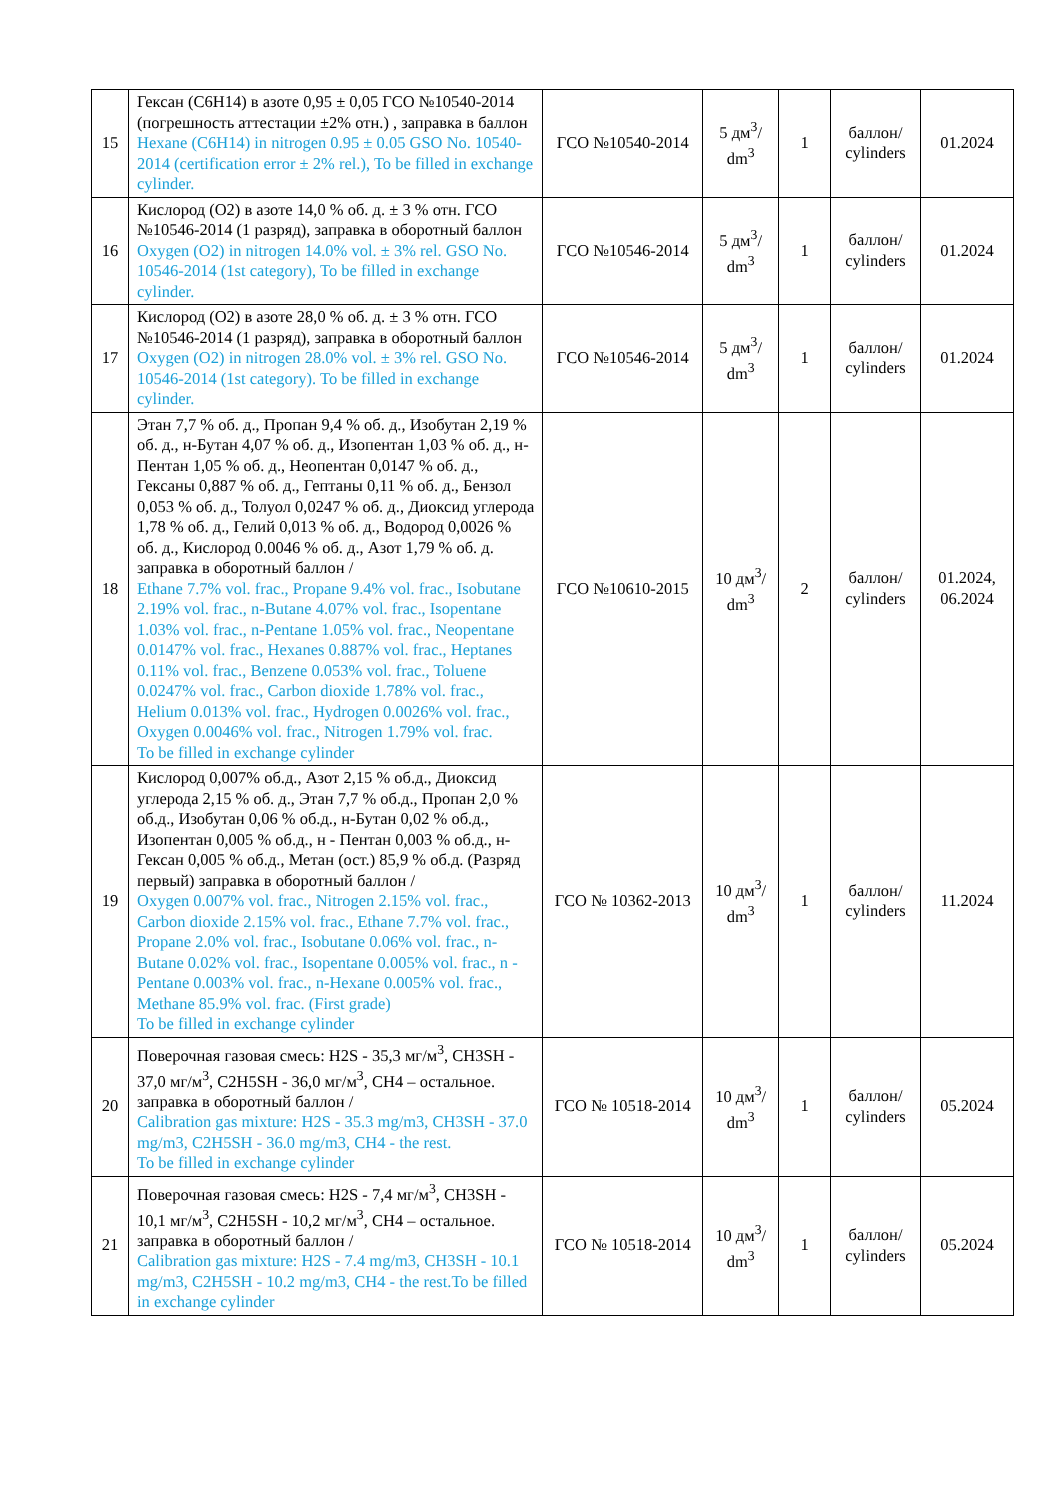| 15 | Гексан (C6H14) в азоте 0,95 ± 0,05 ГСО №10540-2014 (погрешность аттестации ±2% отн.) , заправка в баллон Hexane (C6H14) in nitrogen 0.95 ± 0.05 GSO No. 10540-2014 (certification error ± 2% rel.), To be filled in exchange cylinder. | ГСО №10540-2014 | 5 дм<sup>3</sup>/ dm<sup>3</sup> | 1 | баллон/ cylinders | 01.2024 |
| 16 | Кислород (O2) в азоте 14,0 % об. д. ± 3 % отн. ГСО №10546-2014 (1 разряд), заправка в оборотный баллон Oxygen (O2) in nitrogen 14.0% vol. ± 3% rel. GSO No. 10546-2014 (1st category), To be filled in exchange cylinder. | ГСО №10546-2014 | 5 дм<sup>3</sup>/ dm<sup>3</sup> | 1 | баллон/ cylinders | 01.2024 |
| 17 | Кислород (O2) в азоте 28,0 % об. д. ± 3 % отн. ГСО №10546-2014 (1 разряд), заправка в оборотный баллон Oxygen (O2) in nitrogen 28.0% vol. ± 3% rel. GSO No. 10546-2014 (1st category). To be filled in exchange cylinder. | ГСО №10546-2014 | 5 дм<sup>3</sup>/ dm<sup>3</sup> | 1 | баллон/ cylinders | 01.2024 |
| 18 | Этан 7,7 % об. д., Пропан 9,4 % об. д., Изобутан 2,19 % об. д., н-Бутан 4,07 % об. д., Изопентан 1,03 % об. д., н-Пентан 1,05 % об. д., Неопентан 0,0147 % об. д., Гексаны 0,887 % об. д., Гептаны 0,11 % об. д., Бензол 0,053 % об. д., Толуол 0,0247 % об. д., Диоксид углерода 1,78 % об. д., Гелий 0,013 % об. д., Водород 0,0026 % об. д., Кислород 0.0046 % об. д., Азот 1,79 % об. д. заправка в оборотный баллон / Ethane 7.7% vol. frac., Propane 9.4% vol. frac., Isobutane 2.19% vol. frac., n-Butane 4.07% vol. frac., Isopentane 1.03% vol. frac., n-Pentane 1.05% vol. frac., Neopentane 0.0147% vol. frac., Hexanes 0.887% vol. frac., Heptanes 0.11% vol. frac., Benzene 0.053% vol. frac., Toluene 0.0247% vol. frac., Carbon dioxide 1.78% vol. frac., Helium 0.013% vol. frac., Hydrogen 0.0026% vol. frac., Oxygen 0.0046% vol. frac., Nitrogen 1.79% vol. frac. To be filled in exchange cylinder | ГСО №10610-2015 | 10 дм<sup>3</sup>/ dm<sup>3</sup> | 2 | баллон/ cylinders | 01.2024, 06.2024 |
| 19 | Кислород 0,007% об.д., Азот 2,15 % об.д., Диоксид углерода 2,15 % об. д., Этан 7,7 % об.д., Пропан 2,0 % об.д., Изобутан 0,06 % об.д., н-Бутан 0,02 % об.д., Изопентан 0,005 % об.д., н - Пентан 0,003 % об.д., н-Гексан 0,005 % об.д., Метан (ост.) 85,9 % об.д. (Разряд первый) заправка в оборотный баллон / Oxygen 0.007% vol. frac., Nitrogen 2.15% vol. frac., Carbon dioxide 2.15% vol. frac., Ethane 7.7% vol. frac., Propane 2.0% vol. frac., Isobutane 0.06% vol. frac., n-Butane 0.02% vol. frac., Isopentane 0.005% vol. frac., n - Pentane 0.003% vol. frac., n-Hexane 0.005% vol. frac., Methane 85.9% vol. frac. (First grade) To be filled in exchange cylinder | ГСО № 10362-2013 | 10 дм<sup>3</sup>/ dm<sup>3</sup> | 1 | баллон/ cylinders | 11.2024 |
| 20 | Поверочная газовая смесь: H2S - 35,3 мг/м<sup>3</sup>, CH3SH - 37,0 мг/м<sup>3</sup>, C2H5SH - 36,0 мг/м<sup>3</sup>, CH4 – остальное. заправка в оборотный баллон / Calibration gas mixture: H2S - 35.3 mg/m3, CH3SH - 37.0 mg/m3, C2H5SH - 36.0 mg/m3, CH4 - the rest. To be filled in exchange cylinder | ГСО № 10518-2014 | 10 дм<sup>3</sup>/ dm<sup>3</sup> | 1 | баллон/ cylinders | 05.2024 |
| 21 | Поверочная газовая смесь: H2S - 7,4 мг/м<sup>3</sup>, CH3SH - 10,1 мг/м<sup>3</sup>, C2H5SH - 10,2 мг/м<sup>3</sup>, CH4 – остальное. заправка в оборотный баллон / Calibration gas mixture: H2S - 7.4 mg/m3, CH3SH - 10.1 mg/m3, C2H5SH - 10.2 mg/m3, CH4 - the rest.To be filled in exchange cylinder | ГСО № 10518-2014 | 10 дм<sup>3</sup>/ dm<sup>3</sup> | 1 | баллон/ cylinders | 05.2024 |